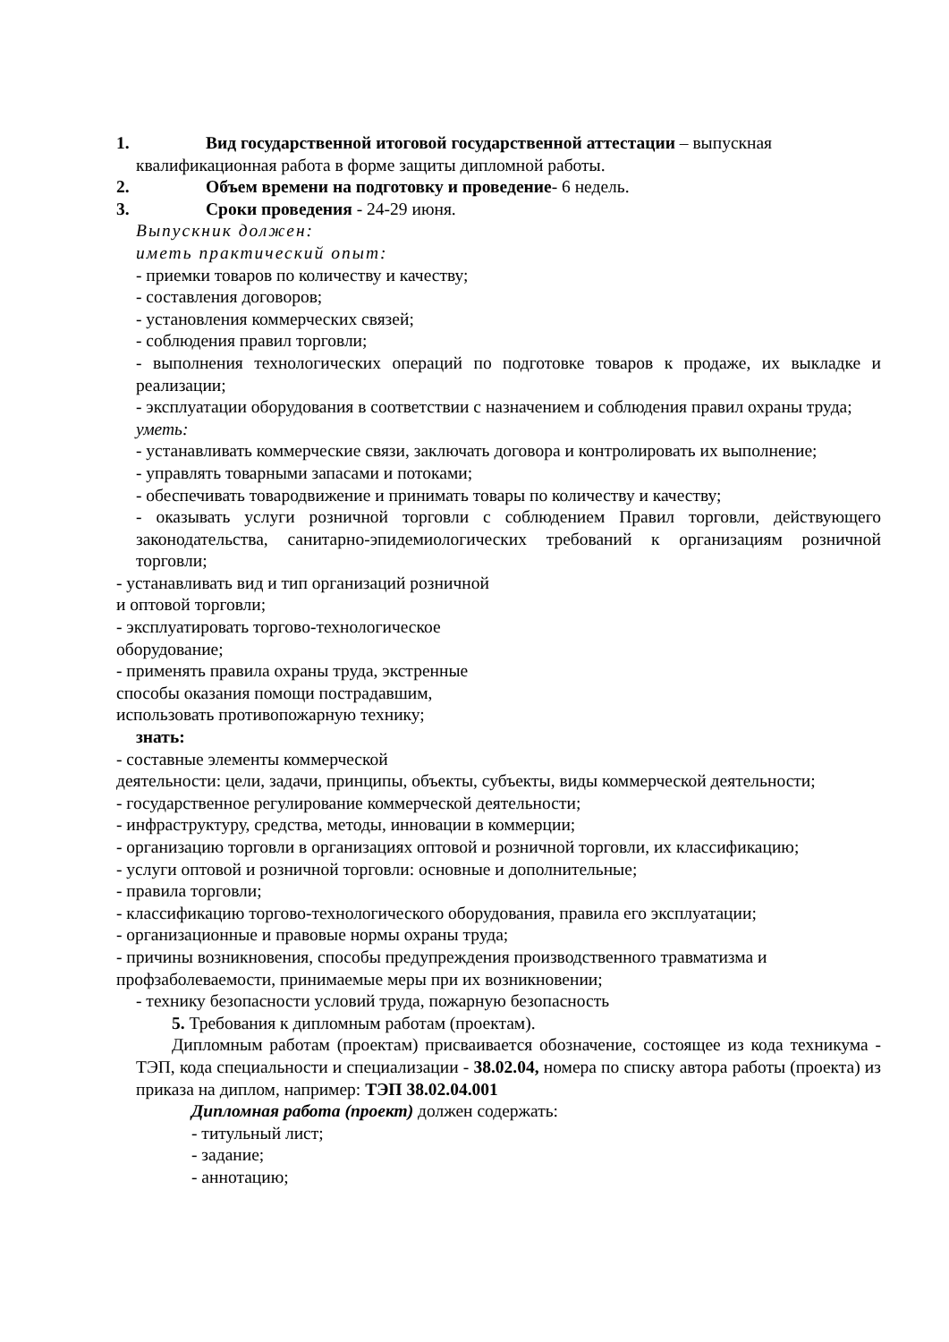1. Вид государственной итоговой государственной аттестации – выпускная
квалификационная работа в форме защиты дипломной работы.
2. Объем времени на подготовку и проведение- 6 недель.
3. Сроки проведения - 24-29 июня.
Выпускник должен:
иметь практический опыт:
- приемки товаров по количеству и качеству;
- составления договоров;
- установления коммерческих связей;
- соблюдения правил торговли;
- выполнения технологических операций по подготовке товаров к продаже, их выкладке и реализации;
- эксплуатации оборудования в соответствии с назначением и соблюдения правил охраны труда;
уметь:
- устанавливать коммерческие связи, заключать договора и контролировать их выполнение;
- управлять товарными запасами и потоками;
- обеспечивать товародвижение и принимать товары по количеству и качеству;
- оказывать услуги розничной торговли с соблюдением Правил торговли, действующего законодательства, санитарно-эпидемиологических требований к организациям розничной торговли;
- устанавливать вид и тип организаций розничной
и оптовой торговли;
- эксплуатировать торгово-технологическое
оборудование;
- применять правила охраны труда, экстренные
способы оказания помощи пострадавшим,
использовать противопожарную технику;
знать:
- составные элементы коммерческой
деятельности: цели, задачи, принципы, объекты, субъекты, виды коммерческой деятельности;
- государственное регулирование коммерческой деятельности;
- инфраструктуру, средства, методы, инновации в коммерции;
- организацию торговли в организациях оптовой и розничной торговли, их классификацию;
- услуги оптовой и розничной торговли: основные и дополнительные;
- правила торговли;
- классификацию торгово-технологического оборудования, правила его эксплуатации;
- организационные и правовые нормы охраны труда;
- причины возникновения, способы предупреждения производственного травматизма и
профзаболеваемости, принимаемые меры при их возникновении;
- технику безопасности условий труда, пожарную безопасность
5. Требования к дипломным работам (проектам).
Дипломным работам (проектам) присваивается обозначение, состоящее из кода техникума - ТЭП, кода специальности и специализации - 38.02.04, номера по списку автора работы (проекта) из приказа на диплом, например: ТЭП 38.02.04.001
Дипломная работа (проект) должен содержать:
- титульный лист;
- задание;
- аннотацию;